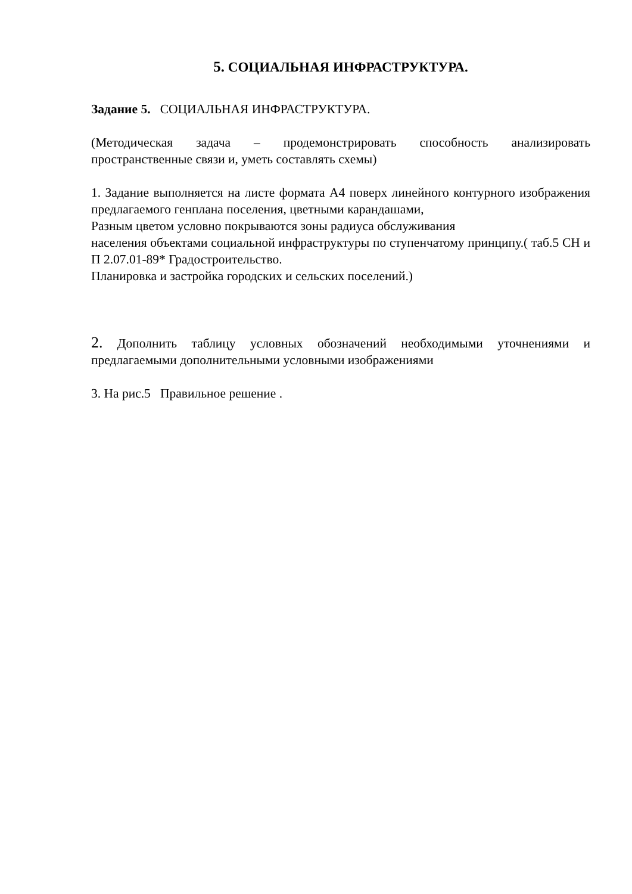5. СОЦИАЛЬНАЯ ИНФРАСТРУКТУРА.
Задание 5. СОЦИАЛЬНАЯ ИНФРАСТРУКТУРА.
(Методическая задача – продемонстрировать способность анализировать пространственные связи и, уметь составлять схемы)
1. Задание выполняется на листе формата А4 поверх линейного контурного изображения предлагаемого генплана поселения, цветными карандашами,
Разным цветом условно покрываются зоны радиуса обслуживания
населения объектами социальной инфраструктуры по ступенчатому принципу.( таб.5 СН и П 2.07.01-89* Градостроительство.
Планировка и застройка городских и сельских поселений.)
2. Дополнить таблицу условных обозначений необходимыми уточнениями и предлагаемыми дополнительными условными изображениями
3. На рис.5 Правильное решение .